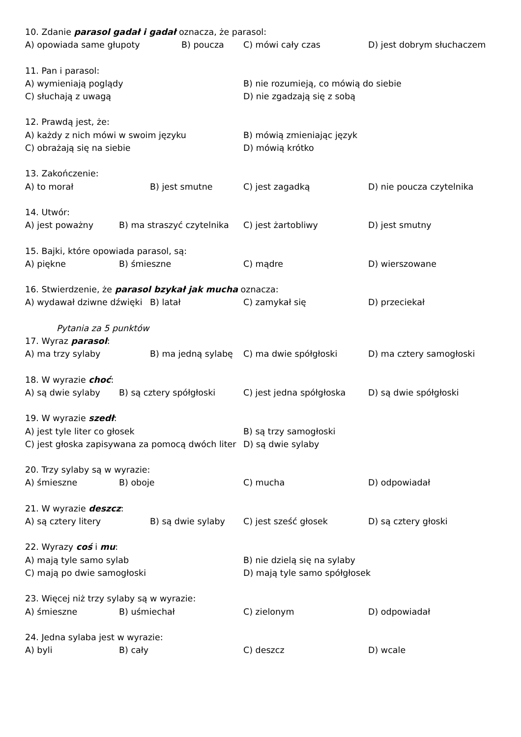10. Zdanie parasol gadał i gadał oznacza, że parasol:
A) opowiada same głupoty B) poucza C) mówi cały czas D) jest dobrym słuchaczem
11. Pan i parasol:
A) wymieniają poglądy B) nie rozumieją, co mówią do siebie
C) słuchają z uwagą D) nie zgadzają się z sobą
12. Prawdą jest, że:
A) każdy z nich mówi w swoim języku B) mówią zmieniając język
C) obrażają się na siebie D) mówią krótko
13. Zakończenie:
A) to morał B) jest smutne C) jest zagadką D) nie poucza czytelnika
14. Utwór:
A) jest poważny B) ma straszyć czytelnika C) jest żartobliwy D) jest smutny
15. Bajki, które opowiada parasol, są:
A) piękne B) śmieszne C) mądre D) wierszowane
16. Stwierdzenie, że parasol bzykał jak mucha oznacza:
A) wydawał dziwne dźwięki B) latał C) zamykał się D) przeciekał
Pytania za 5 punktów
17. Wyraz parasol:
A) ma trzy sylaby B) ma jedną sylabę C) ma dwie spółgłoski D) ma cztery samogłoski
18. W wyrazie choć:
A) są dwie sylaby B) są cztery spółgłoski C) jest jedna spółgłoska D) są dwie spółgłoski
19. W wyrazie szedł:
A) jest tyle liter co głosek B) są trzy samogłoski
C) jest głoska zapisywana za pomocą dwóch liter D) są dwie sylaby
20. Trzy sylaby są w wyrazie:
A) śmieszne B) oboje C) mucha D) odpowiadał
21. W wyrazie deszcz:
A) są cztery litery B) są dwie sylaby C) jest sześć głosek D) są cztery głoski
22. Wyrazy coś i mu:
A) mają tyle samo sylab B) nie dzielą się na sylaby
C) mają po dwie samogłoski D) mają tyle samo spółgłosek
23. Więcej niż trzy sylaby są w wyrazie:
A) śmieszne B) uśmiechał C) zielonym D) odpowiadał
24. Jedna sylaba jest w wyrazie:
A) byli B) cały C) deszcz D) wcale